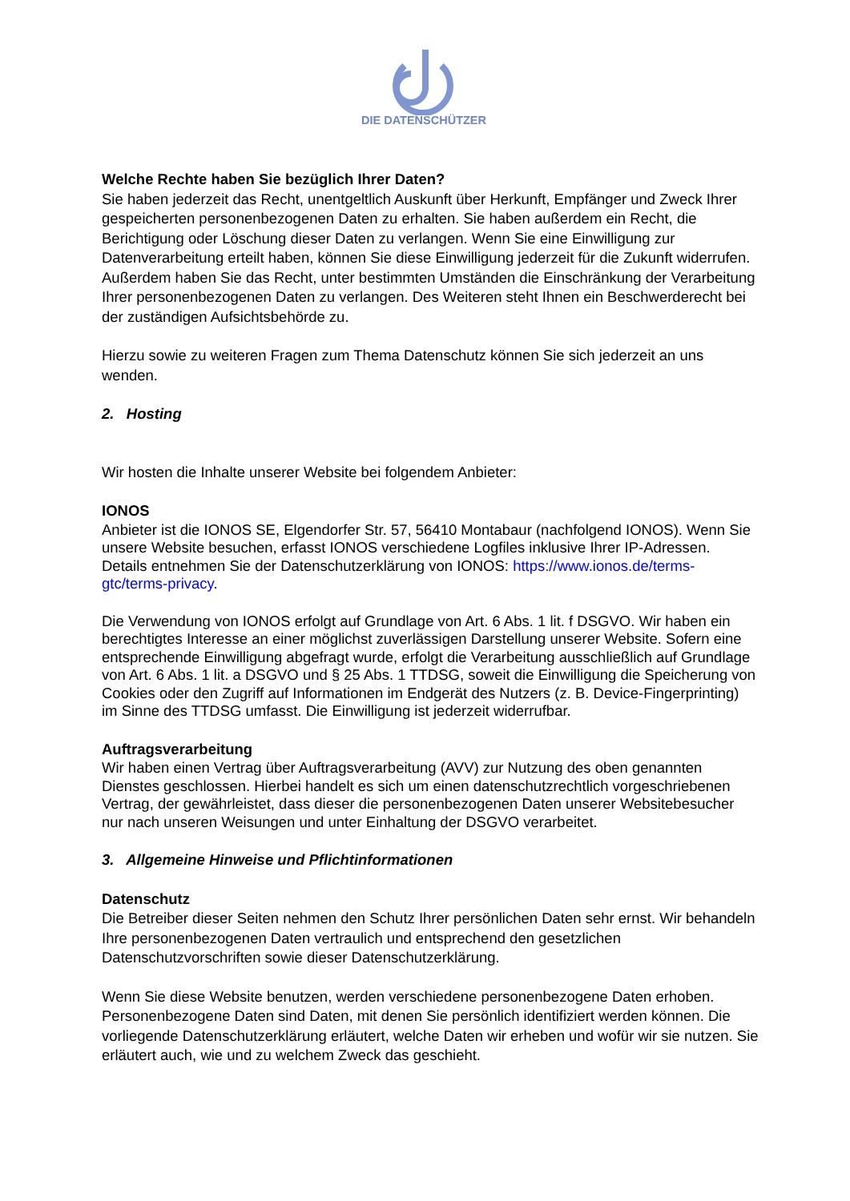DIE DATENSCHÜTZER
Welche Rechte haben Sie bezüglich Ihrer Daten?
Sie haben jederzeit das Recht, unentgeltlich Auskunft über Herkunft, Empfänger und Zweck Ihrer gespeicherten personenbezogenen Daten zu erhalten. Sie haben außerdem ein Recht, die Berichtigung oder Löschung dieser Daten zu verlangen. Wenn Sie eine Einwilligung zur Datenverarbeitung erteilt haben, können Sie diese Einwilligung jederzeit für die Zukunft widerrufen. Außerdem haben Sie das Recht, unter bestimmten Umständen die Einschränkung der Verarbeitung Ihrer personenbezogenen Daten zu verlangen. Des Weiteren steht Ihnen ein Beschwerderecht bei der zuständigen Aufsichtsbehörde zu.
Hierzu sowie zu weiteren Fragen zum Thema Datenschutz können Sie sich jederzeit an uns wenden.
2. Hosting
Wir hosten die Inhalte unserer Website bei folgendem Anbieter:
IONOS
Anbieter ist die IONOS SE, Elgendorfer Str. 57, 56410 Montabaur (nachfolgend IONOS). Wenn Sie unsere Website besuchen, erfasst IONOS verschiedene Logfiles inklusive Ihrer IP-Adressen. Details entnehmen Sie der Datenschutzerklärung von IONOS: https://www.ionos.de/terms-gtc/terms-privacy.
Die Verwendung von IONOS erfolgt auf Grundlage von Art. 6 Abs. 1 lit. f DSGVO. Wir haben ein berechtigtes Interesse an einer möglichst zuverlässigen Darstellung unserer Website. Sofern eine entsprechende Einwilligung abgefragt wurde, erfolgt die Verarbeitung ausschließlich auf Grundlage von Art. 6 Abs. 1 lit. a DSGVO und § 25 Abs. 1 TTDSG, soweit die Einwilligung die Speicherung von Cookies oder den Zugriff auf Informationen im Endgerät des Nutzers (z. B. Device-Fingerprinting) im Sinne des TTDSG umfasst. Die Einwilligung ist jederzeit widerrufbar.
Auftragsverarbeitung
Wir haben einen Vertrag über Auftragsverarbeitung (AVV) zur Nutzung des oben genannten Dienstes geschlossen. Hierbei handelt es sich um einen datenschutzrechtlich vorgeschriebenen Vertrag, der gewährleistet, dass dieser die personenbezogenen Daten unserer Websitebesucher nur nach unseren Weisungen und unter Einhaltung der DSGVO verarbeitet.
3. Allgemeine Hinweise und Pflichtinformationen
Datenschutz
Die Betreiber dieser Seiten nehmen den Schutz Ihrer persönlichen Daten sehr ernst. Wir behandeln Ihre personenbezogenen Daten vertraulich und entsprechend den gesetzlichen Datenschutzvorschriften sowie dieser Datenschutzerklärung.
Wenn Sie diese Website benutzen, werden verschiedene personenbezogene Daten erhoben. Personenbezogene Daten sind Daten, mit denen Sie persönlich identifiziert werden können. Die vorliegende Datenschutzerklärung erläutert, welche Daten wir erheben und wofür wir sie nutzen. Sie erläutert auch, wie und zu welchem Zweck das geschieht.